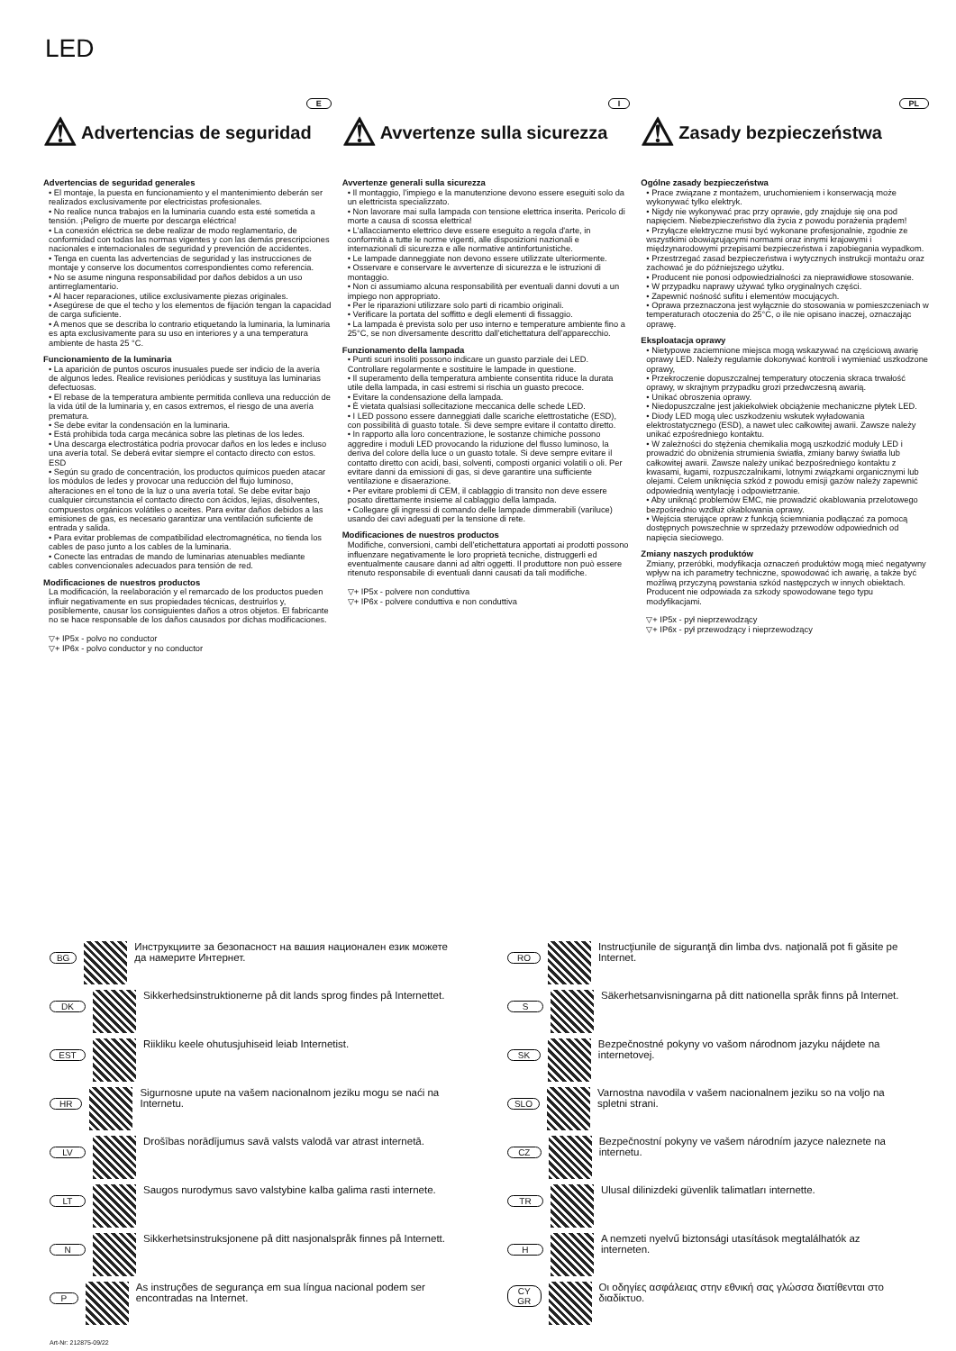LED
E
⚠ Advertencias de seguridad
Advertencias de seguridad generales
• El montaje, la puesta en funcionamiento y el mantenimiento deberán ser realizados exclusivamente por electricistas profesionales.
• No realice nunca trabajos en la luminaria cuando esta esté sometida a tensión. ¡Peligro de muerte por descarga eléctrica!
• La conexión eléctrica se debe realizar de modo reglamentario, de conformidad con todas las normas vigentes y con las demás prescripciones nacionales e internacionales de seguridad y prevención de accidentes.
• Tenga en cuenta las advertencias de seguridad y las instrucciones de montaje y conserve los documentos correspondientes como referencia.
• No se asume ninguna responsabilidad por daños debidos a un uso antirreglamentario.
• Al hacer reparaciones, utilice exclusivamente piezas originales.
• Asegúrese de que el techo y los elementos de fijación tengan la capacidad de carga suficiente.
• A menos que se describa lo contrario etiquetando la luminaria, la luminaria es apta exclusivamente para su uso en interiores y a una temperatura ambiente de hasta 25 °C.
Funcionamiento de la luminaria
• La aparición de puntos oscuros inusuales puede ser indicio de la avería de algunos ledes. Realice revisiones periódicas y sustituya las luminarias defectuosas.
• El rebase de la temperatura ambiente permitida conlleva una reducción de la vida útil de la luminaria y, en casos extremos, el riesgo de una avería prematura.
• Se debe evitar la condensación en la luminaria.
• Está prohibida toda carga mecánica sobre las pletinas de los ledes.
• Una descarga electrostática podría provocar daños en los ledes e incluso una avería total. Se deberá evitar siempre el contacto directo con estos. ESD
• Según su grado de concentración, los productos químicos pueden atacar los módulos de ledes y provocar una reducción del flujo luminoso, alteraciones en el tono de la luz o una avería total. Se debe evitar bajo cualquier circunstancia el contacto directo con ácidos, lejías, disolventes, compuestos orgánicos volátiles o aceites. Para evitar daños debidos a las emisiones de gas, es necesario garantizar una ventilación suficiente de entrada y salida.
• Para evitar problemas de compatibilidad electromagnética, no tienda los cables de paso junto a los cables de la luminaria.
• Conecte las entradas de mando de luminarias atenuables mediante cables convencionales adecuados para tensión de red.
Modificaciones de nuestros productos
La modificación, la reelaboración y el remarcado de los productos pueden influir negativamente en sus propiedades técnicas, destruirlos y, posiblemente, causar los consiguientes daños a otros objetos. El fabricante no se hace responsable de los daños causados por dichas modificaciones.
▽+ IP5x - polvo no conductor
▽+ IP6x - polvo conductor y no conductor
I
⚠ Avvertenze sulla sicurezza
Avvertenze generali sulla sicurezza
• Il montaggio, l'impiego e la manutenzione devono essere eseguiti solo da un elettricista specializzato.
• Non lavorare mai sulla lampada con tensione elettrica inserita. Pericolo di morte a causa di scossa elettrica!
• L'allacciamento elettrico deve essere eseguito a regola d'arte, in conformità a tutte le norme vigenti, alle disposizioni nazionali e internazionali di sicurezza e alle normative antinfortunistiche.
• Le lampade danneggiate non devono essere utilizzate ulteriormente.
• Osservare e conservare le avvertenze di sicurezza e le istruzioni di montaggio.
• Non ci assumiamo alcuna responsabilità per eventuali danni dovuti a un impiego non appropriato.
• Per le riparazioni utilizzare solo parti di ricambio originali.
• Verificare la portata del soffitto e degli elementi di fissaggio.
• La lampada è prevista solo per uso interno e temperature ambiente fino a 25°C, se non diversamente descritto dall'etichettatura dell'apparecchio.
Funzionamento della lampada
• Punti scuri insoliti possono indicare un guasto parziale dei LED. Controllare regolarmente e sostituire le lampade in questione.
• Il superamento della temperatura ambiente consentita riduce la durata utile della lampada, in casi estremi si rischia un guasto precoce.
• Evitare la condensazione della lampada.
• È vietata qualsiasi sollecitazione meccanica delle schede LED.
• I LED possono essere danneggiati dalle scariche elettrostatiche (ESD), con possibilità di guasto totale. Si deve sempre evitare il contatto diretto.
• In rapporto alla loro concentrazione, le sostanze chimiche possono aggredire i moduli LED provocando la riduzione del flusso luminoso, la deriva del colore della luce o un guasto totale. Si deve sempre evitare il contatto diretto con acidi, basi, solventi, composti organici volatili o oli. Per evitare danni da emissioni di gas, si deve garantire una sufficiente ventilazione e disaerazione.
• Per evitare problemi di CEM, il cablaggio di transito non deve essere posato direttamente insieme al cablaggio della lampada.
• Collegare gli ingressi di comando delle lampade dimmerabili (variluce) usando dei cavi adeguati per la tensione di rete.
Modificaciones de nuestros productos
Modifiche, conversioni, cambi dell'etichettatura apportati ai prodotti possono influenzare negativamente le loro proprietà tecniche, distruggerli ed eventualmente causare danni ad altri oggetti. Il produttore non può essere ritenuto responsabile di eventuali danni causati da tali modifiche.
▽+ IP5x - polvere non conduttiva
▽+ IP6x - polvere conduttiva e non conduttiva
PL
⚠ Zasady bezpieczeństwa
Ogólne zasady bezpieczeństwa
• Prace związane z montażem, uruchomieniem i konserwacją może wykonywać tylko elektryk.
• Nigdy nie wykonywać prac przy oprawie, gdy znajduje się ona pod napięciem. Niebezpieczeństwo dla życia z powodu porażenia prądem!
• Przyłącze elektryczne musi być wykonane profesjonalnie, zgodnie ze wszystkimi obowiązującymi normami oraz innymi krajowymi i międzynarodowymi przepisami bezpieczeństwa i zapobiegania wypadkom.
• Przestrzegać zasad bezpieczeństwa i wytycznych instrukcji montażu oraz zachować je do późniejszego użytku.
• Producent nie ponosi odpowiedzialności za nieprawidłowe stosowanie.
• W przypadku naprawy używać tylko oryginalnych części.
• Zapewnić nośność sufitu i elementów mocujących.
• Oprawa przeznaczona jest wyłącznie do stosowania w pomieszczeniach w temperaturach otoczenia do 25°C, o ile nie opisano inaczej, oznaczając oprawę.
Eksploatacja oprawy
• Nietypowe zaciemnione miejsca mogą wskazywać na częściową awarię oprawy LED. Należy regularnie dokonywać kontroli i wymieniać uszkodzone oprawy,
• Przekroczenie dopuszczalnej temperatury otoczenia skraca trwałość oprawy, w skrajnym przypadku grozi przedwczesną awarią.
• Unikać obroszenia oprawy.
• Niedopuszczalne jest jakiekolwiek obciążenie mechaniczne płytek LED.
• Diody LED mogą ulec uszkodzeniu wskutek wyładowania elektrostatycznego (ESD), a nawet ulec całkowitej awarii. Zawsze należy unikać ezpośredniego kontaktu.
• W zależności do stężenia chemikalia mogą uszkodzić moduły LED i prowadzić do obniżenia strumienia światła, zmiany barwy światła lub całkowitej awarii. Zawsze należy unikać bezpośredniego kontaktu z kwasami, ługami, rozpuszczalnikami, lotnymi związkami organicznymi lub olejami. Celem uniknięcia szkód z powodu emisji gazów należy zapewnić odpowiednią wentylację i odpowietrzanie.
• Aby uniknąć problemów EMC, nie prowadzić okablowania przelotowego bezpośrednio wzdłuż okablowania oprawy.
• Wejścia sterujące opraw z funkcją ściemniania podłączać za pomocą dostępnych powszechnie w sprzedaży przewodów odpowiednich od napięcia sieciowego.
Zmiany naszych produktów
Zmiany, przeróbki, modyfikacja oznaczeń produktów mogą mieć negatywny wpływ na ich parametry techniczne, spowodować ich awarię, a także być możliwą przyczyną powstania szkód następczych w innych obiektach. Producent nie odpowiada za szkody spowodowane tego typu modyfikacjami.
▽+ IP5x - pył nieprzewodzący
▽+ IP6x - pył przewodzący i nieprzewodzący
BG
Инструкциите за безопасност на вашия национален език можете да намерите Интернет.
RO
Instrucţiunile de siguranţă din limba dvs. naţională pot fi găsite pe Internet.
DK
Sikkerhedsinstruktionerne på dit lands sprog findes på Internettet.
S
Säkerhetsanvisningarna på ditt nationella språk finns på Internet.
EST
Riikliku keele ohutusjuhiseid leiab Internetist.
SK
Bezpečnostné pokyny vo vašom národnom jazyku nájdete na internetovej.
HR
Sigurnosne upute na vašem nacionalnom jeziku mogu se naći na Internetu.
SLO
Varnostna navodila v vašem nacionalnem jeziku so na voljo na spletni strani.
LV
Drošības norādījumus savā valsts valodā var atrast internetā.
CZ
Bezpečnostní pokyny ve vašem národním jazyce naleznete na internetu.
LT
Saugos nurodymus savo valstybine kalba galima rasti internete.
TR
Ulusal dilinizdeki güvenlik talimatları internette.
N
Sikkerhetsinstruksjonene på ditt nasjonalspråk finnes på Internett.
H
A nemzeti nyelvű biztonsági utasítások megtalálhatók az interneten.
P
As instruções de segurança em sua língua nacional podem ser encontradas na Internet.
CY
GR
Οι οδηγίες ασφάλειας στην εθνική σας γλώσσα διατίθενται στο διαδίκτυο.
Art-Nr: 212875-09/22